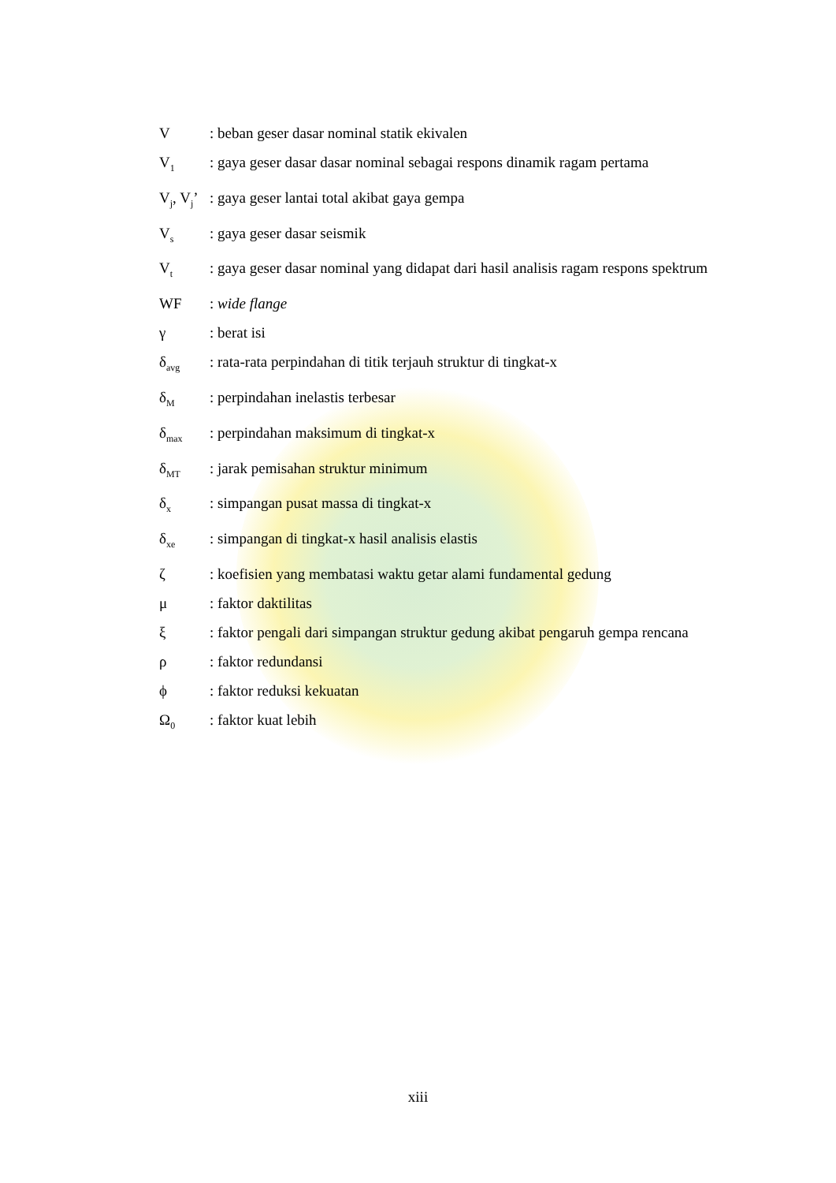V : beban geser dasar nominal statik ekivalen
V<sub>1</sub>
: gaya geser dasar dasar nominal sebagai respons dinamik ragam pertama
V<sub>j</sub>, V<sub>j</sub>’
: gaya geser lantai total akibat gaya gempa
V<sub>s</sub>
: gaya geser dasar seismik
V<sub>t</sub>
: gaya geser dasar nominal yang didapat dari hasil analisis ragam respons spektrum
WF : wide flange
γ : berat isi
δ<sub>avg</sub>
: rata-rata perpindahan di titik terjauh struktur di tingkat-x
δ<sub>M</sub>
: perpindahan inelastis terbesar
δ<sub>max</sub>
: perpindahan maksimum di tingkat-x
δ<sub>MT</sub>
: jarak pemisahan struktur minimum
δ<sub>x</sub>
: simpangan pusat massa di tingkat-x
δ<sub>xe</sub>
: simpangan di tingkat-x hasil analisis elastis
ζ : koefisien yang membatasi waktu getar alami fundamental gedung
μ : faktor daktilitas
ξ : faktor pengali dari simpangan struktur gedung akibat pengaruh gempa rencana
ρ : faktor redundansi
ϕ : faktor reduksi kekuatan
Ω<sub>0</sub>
: faktor kuat lebih
xiii